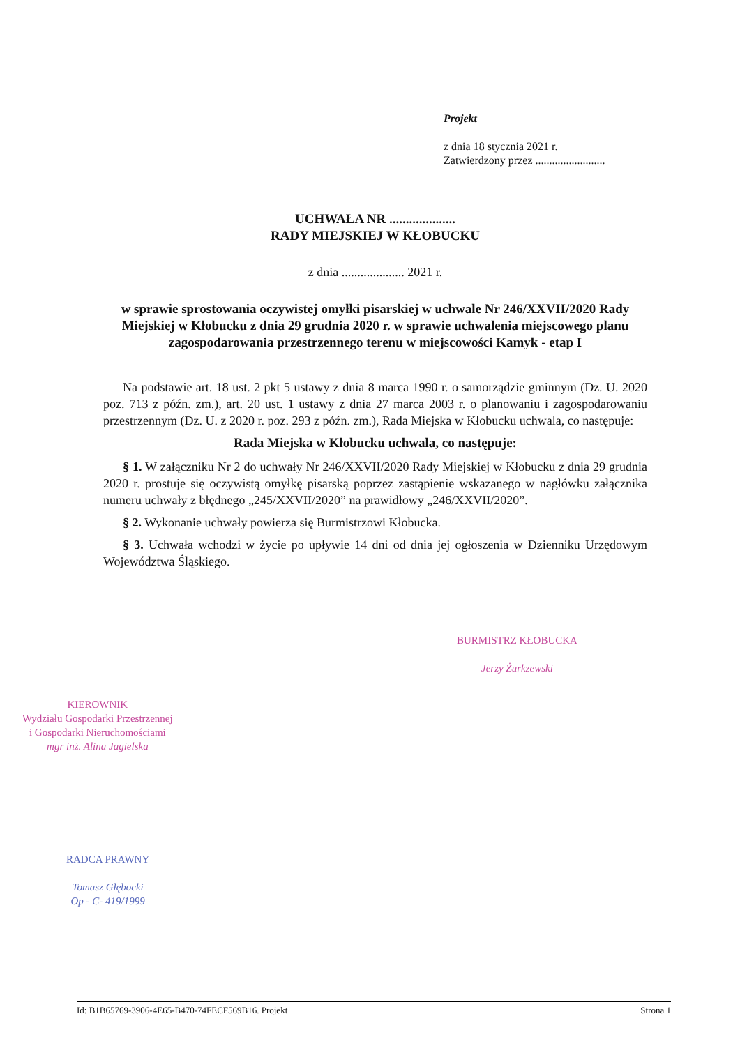Projekt
z dnia 18 stycznia 2021 r.
Zatwierdzony przez .........................
UCHWAŁA NR ....................
RADY MIEJSKIEJ W KŁOBUCKU
z dnia .................... 2021 r.
w sprawie sprostowania oczywistej omyłki pisarskiej w uchwale Nr 246/XXVII/2020 Rady Miejskiej w Kłobucku z dnia 29 grudnia 2020 r. w sprawie uchwalenia miejscowego planu zagospodarowania przestrzennego terenu w miejscowości Kamyk - etap I
Na podstawie art. 18 ust. 2 pkt 5 ustawy z dnia 8 marca 1990 r. o samorządzie gminnym (Dz. U. 2020 poz. 713 z późn. zm.), art. 20 ust. 1 ustawy z dnia 27 marca 2003 r. o planowaniu i zagospodarowaniu przestrzennym (Dz. U. z 2020 r. poz. 293 z późn. zm.), Rada Miejska w Kłobucku uchwala, co następuje:
Rada Miejska w Kłobucku uchwala, co następuje:
§ 1. W załączniku Nr 2 do uchwały Nr 246/XXVII/2020 Rady Miejskiej w Kłobucku z dnia 29 grudnia 2020 r. prostuje się oczywistą omyłkę pisarską poprzez zastąpienie wskazanego w nagłówku załącznika numeru uchwały z błędnego „245/XXVII/2020” na prawidłowy „246/XXVII/2020”.
§ 2. Wykonanie uchwały powierza się Burmistrzowi Kłobucka.
§ 3. Uchwała wchodzi w życie po upływie 14 dni od dnia jej ogłoszenia w Dzienniku Urzędowym Województwa Śląskiego.
BURMISTRZ KŁOBUCKA
Jerzy Żurkzewski
KIEROWNIK
Wydziału Gospodarki Przestrzennej
i Gospodarki Nieruchomościami
mgr inż. Alina Jagielska
RADCA PRAWNY
Tomasz Głębocki
Op - C- 419/1999
Id: B1B65769-3906-4E65-B470-74FECF569B16. Projekt Strona 1